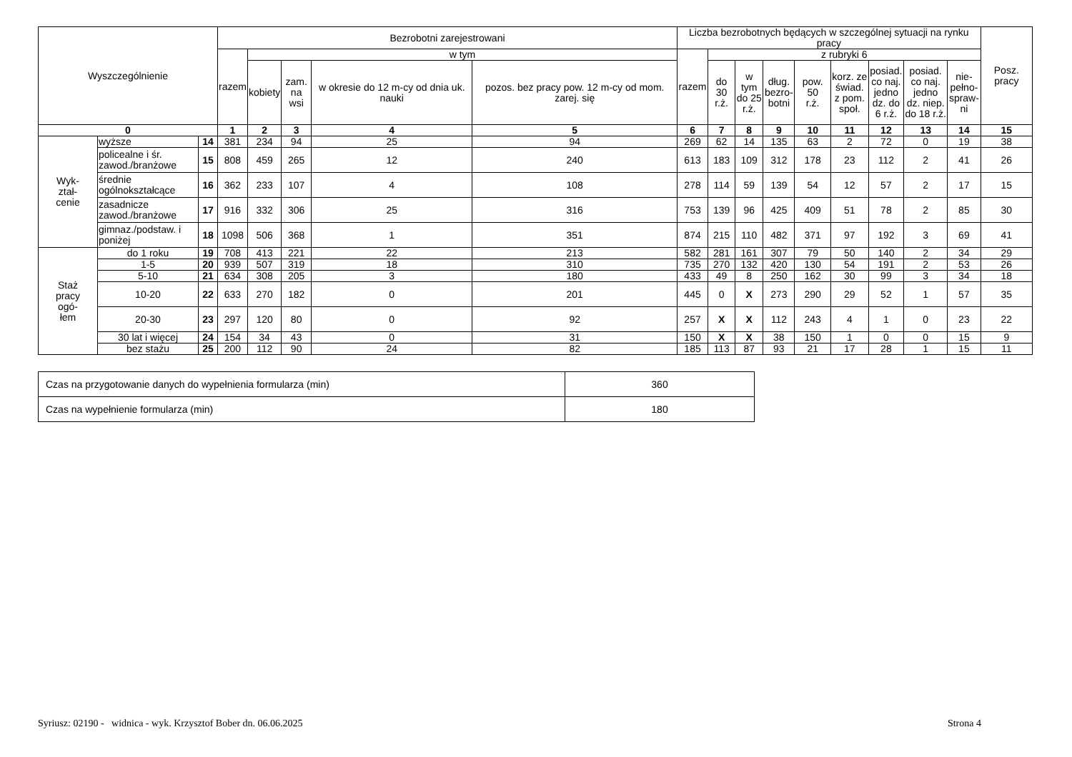| Wyszczególnienie | | | Bezrobotni zarejestrowani | | | | | Liczba bezrobotnych będących w szczególnej sytuacji na rynku pracy | | | | | | | | | Posz. pracy |
| --- | --- | --- | --- | --- | --- | --- | --- | --- | --- | --- | --- | --- | --- | --- | --- | --- | --- |
| | | | razem | w tym | | | | razem | z rubryki 6 | | | | | | | | |
| | | | | kobiety | zam. na wsi | w okresie do 12 m-cy od dnia uk. nauki | pozos. bez pracy pow. 12 m-cy od mom. zarej. się | | do 30 r.ż. | w tym do 25 r.ż. | dług. bezro- botni | pow. 50 r.ż. | korz. ze świad. z pom. społ. | posiad. co naj. jedno dz. do 6 r.ż. | posiad. co naj. jedno dz. niep. do 18 r.ż. | nie- pełno- spraw- ni | |
| 0 | | | 1 | 2 | 3 | 4 | 5 | 6 | 7 | 8 | 9 | 10 | 11 | 12 | 13 | 14 | 15 |
| Wyk- ztał- cenie | wyższe | 14 | 381 | 234 | 94 | 25 | 94 | 269 | 62 | 14 | 135 | 63 | 2 | 72 | 0 | 19 | 38 |
| | policealne i śr. zawod./branżowe | 15 | 808 | 459 | 265 | 12 | 240 | 613 | 183 | 109 | 312 | 178 | 23 | 112 | 2 | 41 | 26 |
| | średnie ogólnokształcące | 16 | 362 | 233 | 107 | 4 | 108 | 278 | 114 | 59 | 139 | 54 | 12 | 57 | 2 | 17 | 15 |
| | zasadnicze zawod./branżowe | 17 | 916 | 332 | 306 | 25 | 316 | 753 | 139 | 96 | 425 | 409 | 51 | 78 | 2 | 85 | 30 |
| | gimnaz./podstaw. i poniżej | 18 | 1098 | 506 | 368 | 1 | 351 | 874 | 215 | 110 | 482 | 371 | 97 | 192 | 3 | 69 | 41 |
| Staż pracy ogó- łem | do 1 roku | 19 | 708 | 413 | 221 | 22 | 213 | 582 | 281 | 161 | 307 | 79 | 50 | 140 | 2 | 34 | 29 |
| | 1-5 | 20 | 939 | 507 | 319 | 18 | 310 | 735 | 270 | 132 | 420 | 130 | 54 | 191 | 2 | 53 | 26 |
| | 5-10 | 21 | 634 | 308 | 205 | 3 | 180 | 433 | 49 | 8 | 250 | 162 | 30 | 99 | 3 | 34 | 18 |
| | 10-20 | 22 | 633 | 270 | 182 | 0 | 201 | 445 | 0 | X | 273 | 290 | 29 | 52 | 1 | 57 | 35 |
| | 20-30 | 23 | 297 | 120 | 80 | 0 | 92 | 257 | X | X | 112 | 243 | 4 | 1 | 0 | 23 | 22 |
| | 30 lat i więcej | 24 | 154 | 34 | 43 | 0 | 31 | 150 | X | X | 38 | 150 | 1 | 0 | 0 | 15 | 9 |
| | bez stażu | 25 | 200 | 112 | 90 | 24 | 82 | 185 | 113 | 87 | 93 | 21 | 17 | 28 | 1 | 15 | 11 |
| Czas na przygotowanie danych do wypełnienia formularza (min) | 360 |
| Czas na wypełnienie formularza (min) | 180 |
Syriusz: 02190 - widnica - wyk. Krzysztof Bober dn. 06.06.2025 Strona 4